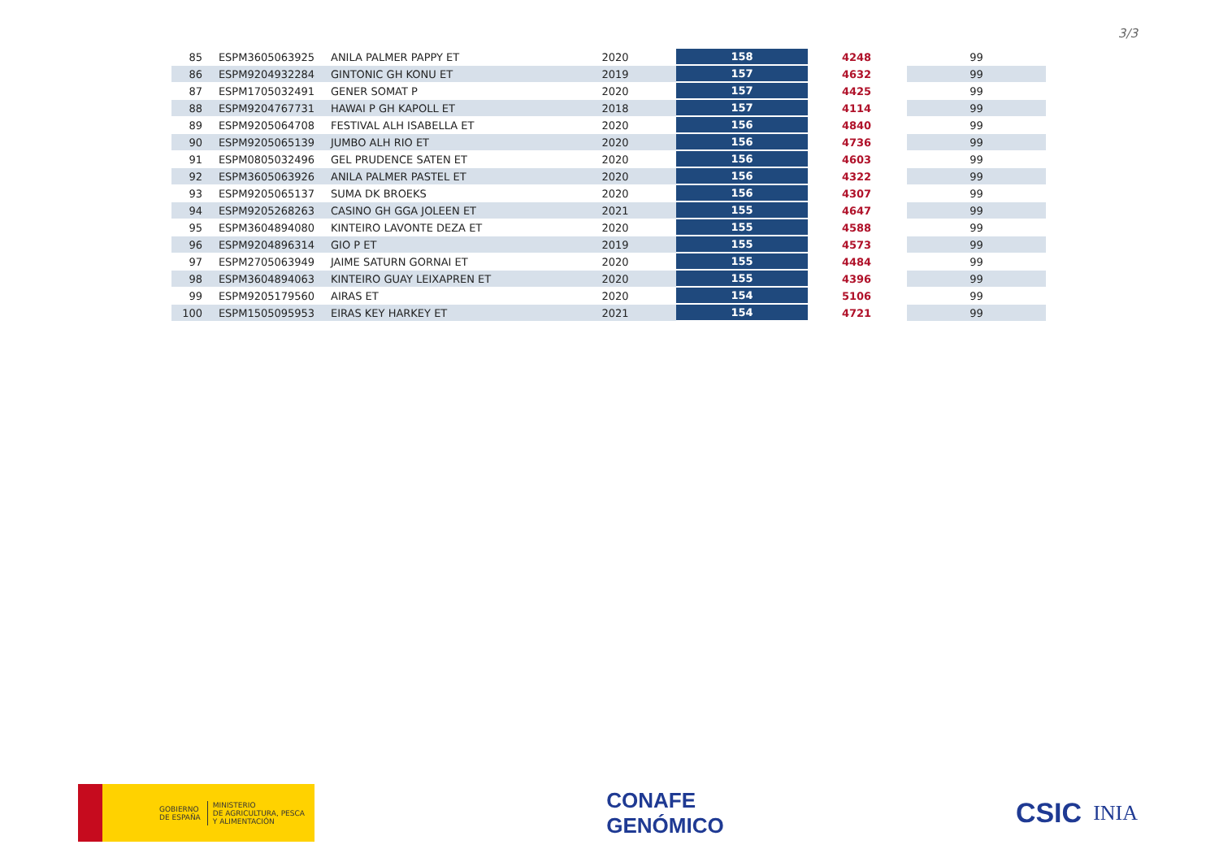3/3
| 85 | ESPM3605063925 | ANILA PALMER PAPPY ET | 2020 | 158 | 4248 | 99 |
| 86 | ESPM9204932284 | GINTONIC GH KONU ET | 2019 | 157 | 4632 | 99 |
| 87 | ESPM1705032491 | GENER SOMAT P | 2020 | 157 | 4425 | 99 |
| 88 | ESPM9204767731 | HAWAI P GH KAPOLL ET | 2018 | 157 | 4114 | 99 |
| 89 | ESPM9205064708 | FESTIVAL ALH ISABELLA ET | 2020 | 156 | 4840 | 99 |
| 90 | ESPM9205065139 | JUMBO ALH RIO ET | 2020 | 156 | 4736 | 99 |
| 91 | ESPM0805032496 | GEL PRUDENCE SATEN ET | 2020 | 156 | 4603 | 99 |
| 92 | ESPM3605063926 | ANILA PALMER PASTEL ET | 2020 | 156 | 4322 | 99 |
| 93 | ESPM9205065137 | SUMA DK BROEKS | 2020 | 156 | 4307 | 99 |
| 94 | ESPM9205268263 | CASINO GH GGA JOLEEN ET | 2021 | 155 | 4647 | 99 |
| 95 | ESPM3604894080 | KINTEIRO LAVONTE DEZA ET | 2020 | 155 | 4588 | 99 |
| 96 | ESPM9204896314 | GIO P ET | 2019 | 155 | 4573 | 99 |
| 97 | ESPM2705063949 | JAIME SATURN GORNAI ET | 2020 | 155 | 4484 | 99 |
| 98 | ESPM3604894063 | KINTEIRO GUAY LEIXAPREN ET | 2020 | 155 | 4396 | 99 |
| 99 | ESPM9205179560 | AIRAS ET | 2020 | 154 | 5106 | 99 |
| 100 | ESPM1505095953 | EIRAS KEY HARKEY ET | 2021 | 154 | 4721 | 99 |
GOBIERNO
DE ESPAÑA
MINISTERIO
DE AGRICULTURA, PESCA
Y ALIMENTACIÓN
CONAFE
GENÓMICO
CSIC INIA